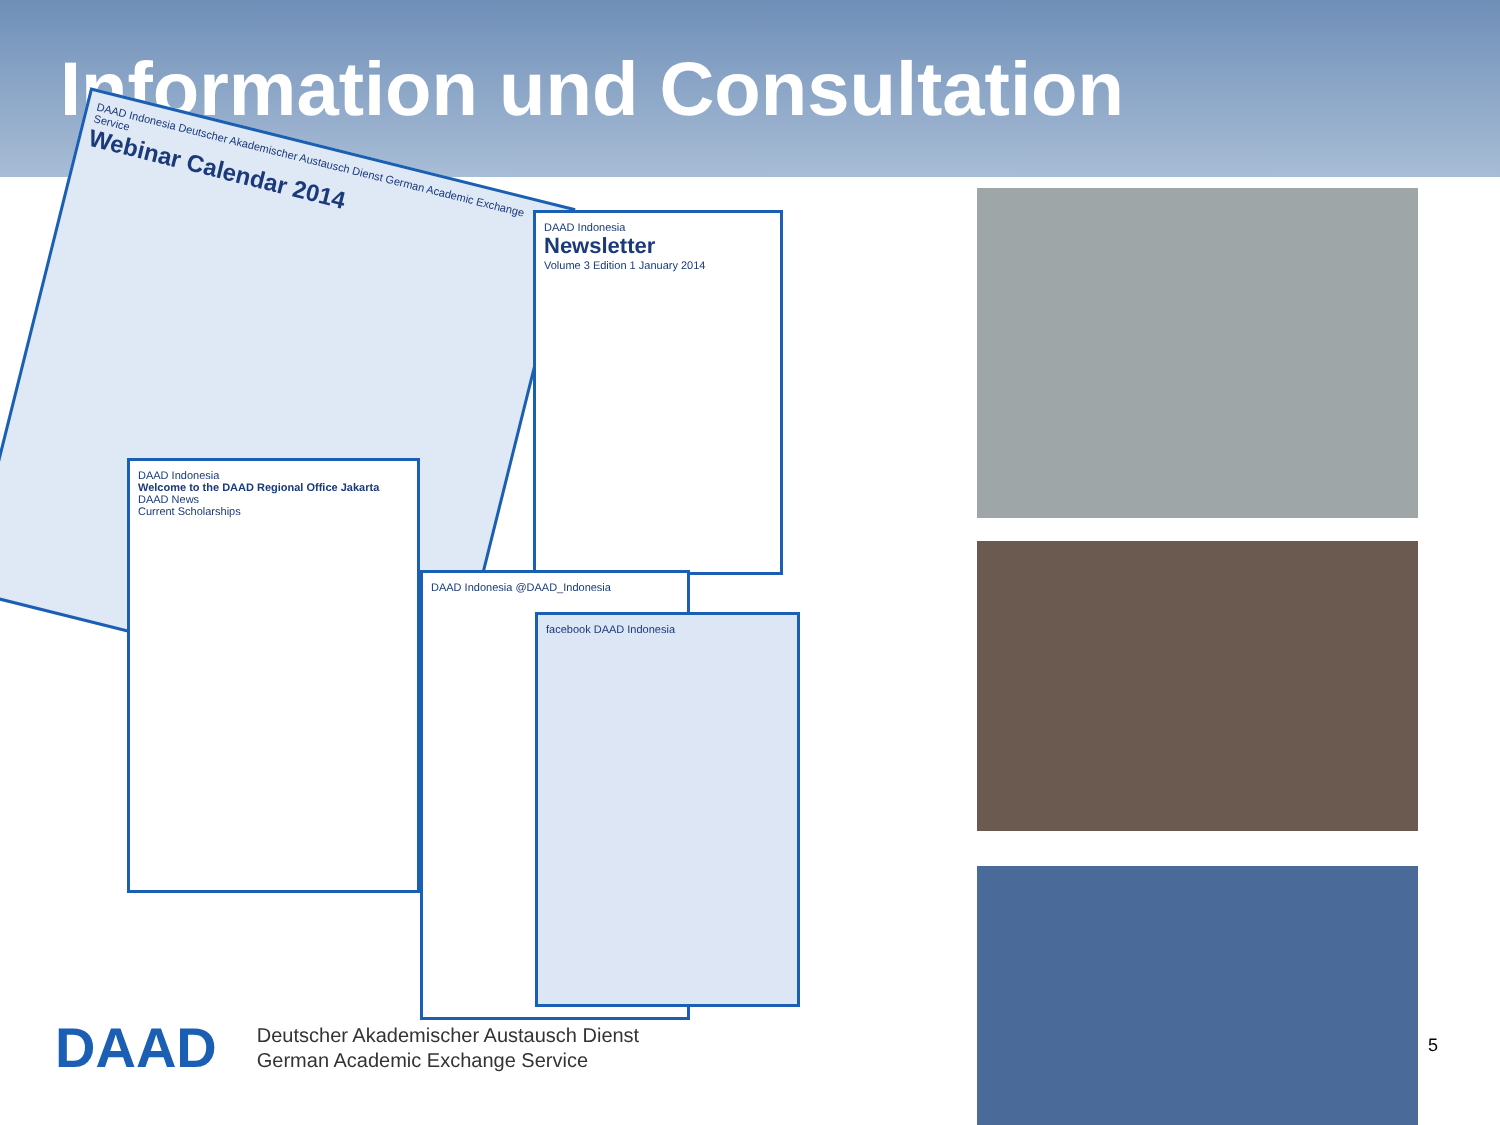Information und Consultation
DAAD Indonesia Deutscher Akademischer Austausch Dienst German Academic Exchange Service
Webinar Calendar 2014
DAAD Indonesia
Newsletter
Volume 3 Edition 1 January 2014
DAAD Indonesia @DAAD_Indonesia
facebook DAAD Indonesia
DAAD Indonesia
Welcome to the DAAD Regional Office Jakarta
DAAD News
Current Scholarships
DAAD
Deutscher Akademischer Austausch Dienst
German Academic Exchange Service
5